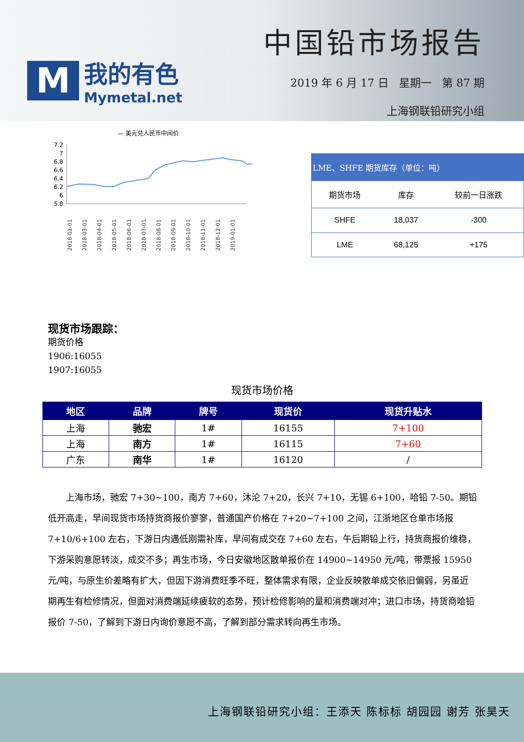M
我的有色
Mymetal.net
中国铅市场报告
2019 年 6 月 17 日 星期一 第 87 期
上海钢联铅研究小组
— 美元兑人民币中间价
7.2
7
6.8
6.6
6.4
6.2
6
5.8
2018-02-01
2018-03-01
2018-04-01
2018-05-01
2018-06-01
2018-07-01
2018-08-01
2018-09-01
2018-10-01
2018-11-01
2018-12-01
2019-01-01
| LME、SHFE 期货库存（单位：吨） | | |
| --- | --- | --- |
| 期货市场 | 库存 | 较前一日涨跌 |
| SHFE | 18,037 | -300 |
| LME | 68,125 | +175 |
现货市场跟踪：
期货价格
1906:16055
1907:16055
现货市场价格
| 地区 | 品牌 | 牌号 | 现货价 | 现货升贴水 |
| --- | --- | --- | --- | --- |
| 上海 | 驰宏 | 1# | 16155 | 7+100 |
| 上海 | 南方 | 1# | 16115 | 7+60 |
| 广东 | 南华 | 1# | 16120 | / |
上海市场，驰宏 7+30~100，南方 7+60，沐沦 7+20，长兴 7+10，无锡 6+100，哈铅 7-50。期铅低开高走，早间现货市场持货商报价寥寥，普通国产价格在 7+20~7+100 之间，江浙地区仓单市场报 7+10/6+100 左右，下游日内遇低刚需补库，早间有成交在 7+60 左右，午后期铅上行，持货商报价维稳，下游采购意愿转淡，成交不多；再生市场，今日安徽地区散单报价在 14900~14950 元/吨，带票报 15950 元/吨，与原生价差略有扩大，但因下游消费旺季不旺，整体需求有限，企业反映散单成交依旧偏弱，另虽近期再生有检修情况，但面对消费端延续疲软的态势，预计检修影响的量和消费端对冲；进口市场，持货商哈铅报价 7-50，了解到下游日内询价意愿不高，了解到部分需求转向再生市场。
上海钢联铅研究小组：王添天 陈标标 胡园园 谢芳 张昊天